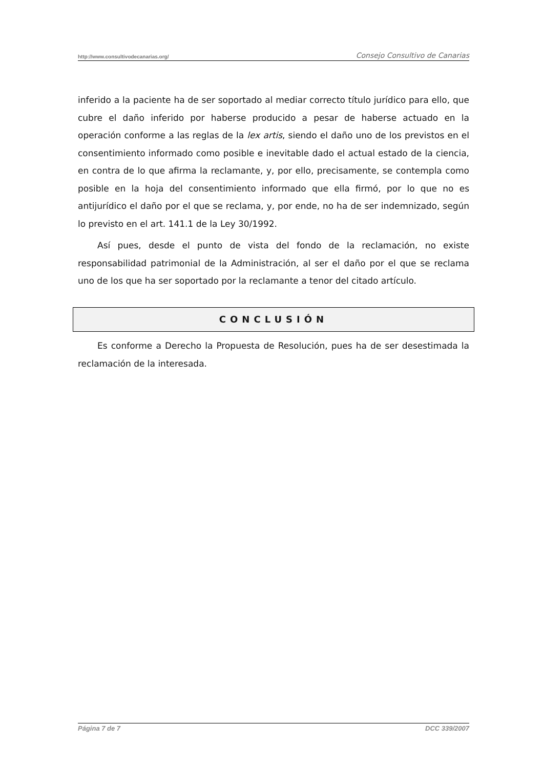http://www.consultivodecanarias.org/ Consejo Consultivo de Canarias
inferido a la paciente ha de ser soportado al mediar correcto título jurídico para ello, que cubre el daño inferido por haberse producido a pesar de haberse actuado en la operación conforme a las reglas de la lex artis, siendo el daño uno de los previstos en el consentimiento informado como posible e inevitable dado el actual estado de la ciencia, en contra de lo que afirma la reclamante, y, por ello, precisamente, se contempla como posible en la hoja del consentimiento informado que ella firmó, por lo que no es antijurídico el daño por el que se reclama, y, por ende, no ha de ser indemnizado, según lo previsto en el art. 141.1 de la Ley 30/1992.
Así pues, desde el punto de vista del fondo de la reclamación, no existe responsabilidad patrimonial de la Administración, al ser el daño por el que se reclama uno de los que ha ser soportado por la reclamante a tenor del citado artículo.
CONCLUSIÓN
Es conforme a Derecho la Propuesta de Resolución, pues ha de ser desestimada la reclamación de la interesada.
Página 7 de 7 DCC 339/2007